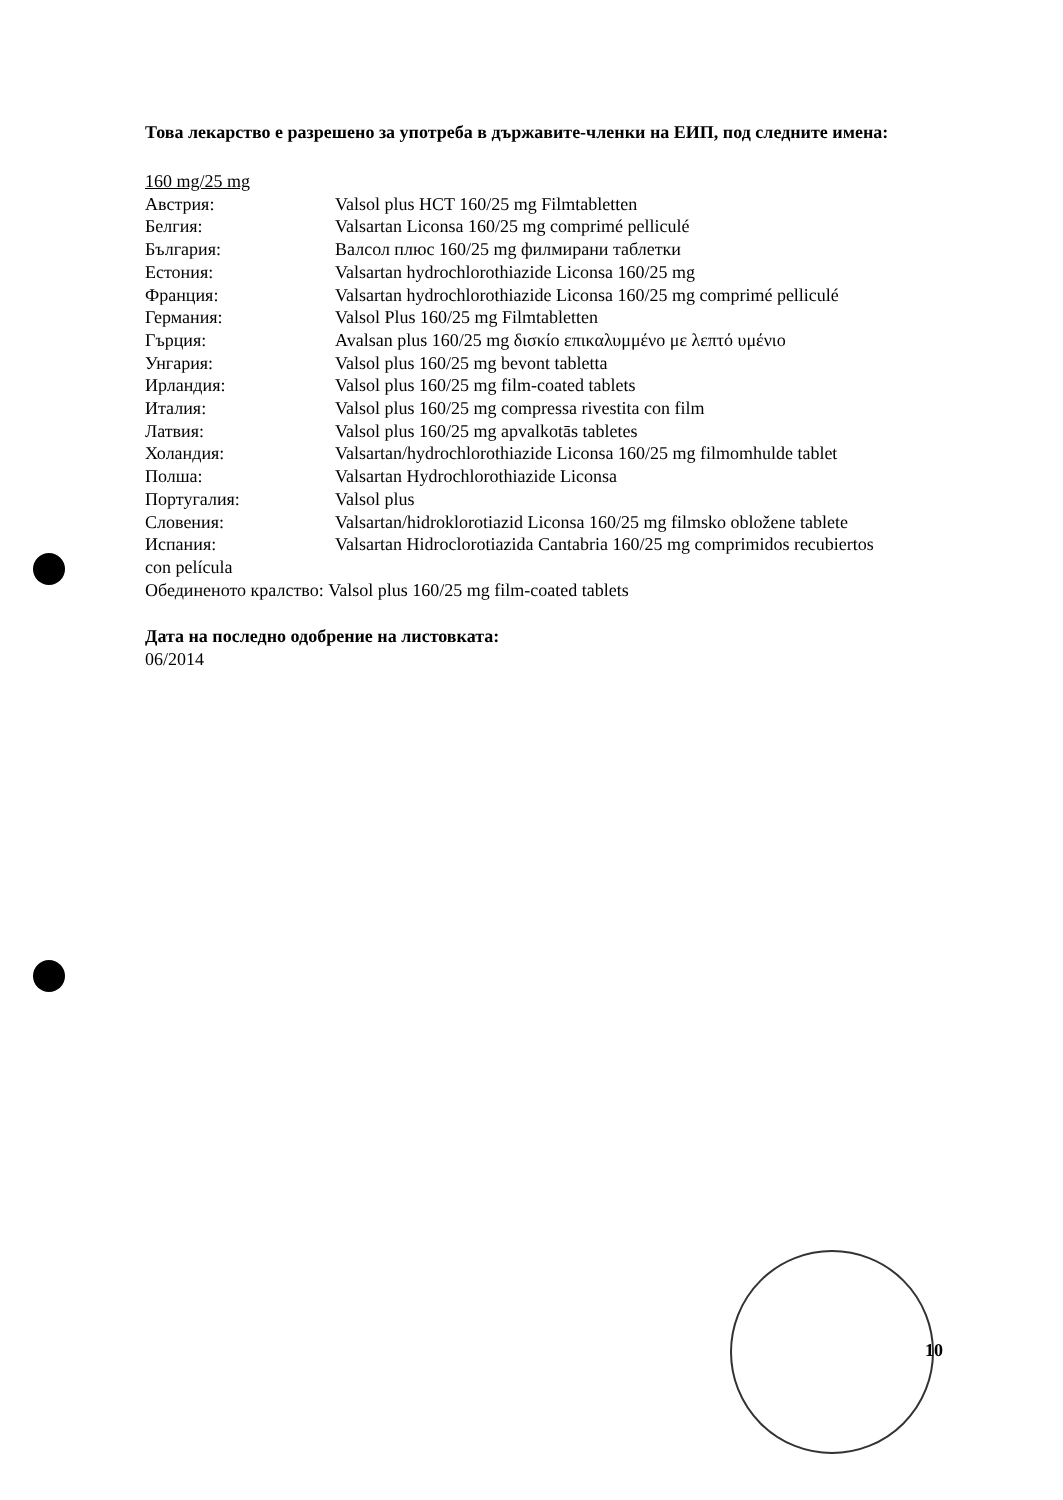Това лекарство е разрешено за употреба в държавите-членки на ЕИП, под следните имена:
160 mg/25 mg
Австрия: Valsol plus HCT 160/25 mg Filmtabletten
Белгия: Valsartan Liconsa 160/25 mg comprimé pelliculé
България: Валсол плюс 160/25 mg филмирани таблетки
Естония: Valsartan hydrochlorothiazide Liconsa 160/25 mg
Франция: Valsartan hydrochlorothiazide Liconsa 160/25 mg comprimé pelliculé
Германия: Valsol Plus 160/25 mg Filmtabletten
Гърция: Avalsan plus 160/25 mg δισκίο επικαλυμμένο με λεπτό υμένιο
Унгария: Valsol plus 160/25 mg bevont tabletta
Ирландия: Valsol plus 160/25 mg film-coated tablets
Италия: Valsol plus 160/25 mg compressa rivestita con film
Латвия: Valsol plus 160/25 mg apvalkotās tabletes
Холандия: Valsartan/hydrochlorothiazide Liconsa 160/25 mg filmomhulde tablet
Полша: Valsartan Hydrochlorothiazide Liconsa
Португалия: Valsol plus
Словения: Valsartan/hidroklorotiazid Liconsa 160/25 mg filmsko obložene tablete
Испания: Valsartan Hidroclorotiazida Cantabria 160/25 mg comprimidos recubiertos
con película
Обединеното кралство: Valsol plus 160/25 mg film-coated tablets
Дата на последно одобрение на листовката:
06/2014
10